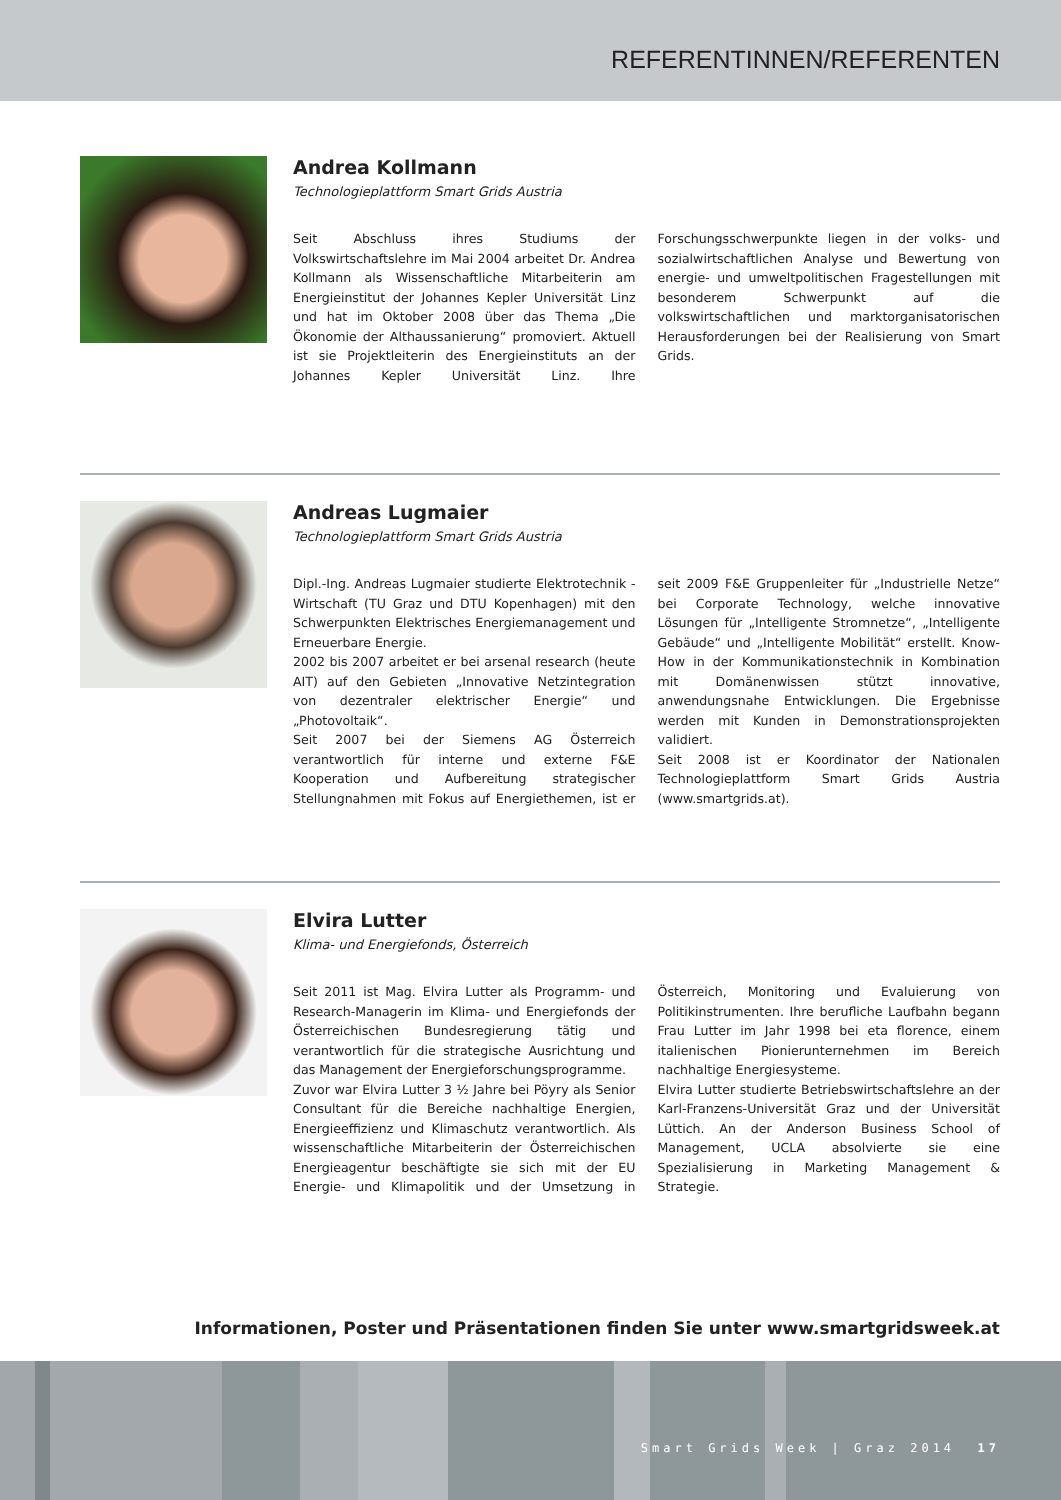REFERENTINNEN/REFERENTEN
Andrea Kollmann
Technologieplattform Smart Grids Austria
Seit Abschluss ihres Studiums der Volkswirtschaftslehre im Mai 2004 arbeitet Dr. Andrea Kollmann als Wissenschaftliche Mitarbeiterin am Energieinstitut der Johannes Kepler Universität Linz und hat im Oktober 2008 über das Thema „Die Ökonomie der Althaussanierung“ promoviert. Aktuell ist sie Projektleiterin des Energieinstituts an der Johannes Kepler Universität Linz. Ihre Forschungsschwerpunkte liegen in der volks- und sozialwirtschaftlichen Analyse und Bewertung von energie- und umweltpolitischen Fragestellungen mit besonderem Schwerpunkt auf die volkswirtschaftlichen und marktorganisatorischen Herausforderungen bei der Realisierung von Smart Grids.
Andreas Lugmaier
Technologieplattform Smart Grids Austria
Dipl.-Ing. Andreas Lugmaier studierte Elektrotechnik - Wirtschaft (TU Graz und DTU Kopenhagen) mit den Schwerpunkten Elektrisches Energiemanagement und Erneuerbare Energie.
2002 bis 2007 arbeitet er bei arsenal research (heute AIT) auf den Gebieten „Innovative Netzintegration von dezentraler elektrischer Energie“ und „Photovoltaik“.
Seit 2007 bei der Siemens AG Österreich verantwortlich für interne und externe F&E Kooperation und Aufbereitung strategischer Stellungnahmen mit Fokus auf Energiethemen, ist er seit 2009 F&E Gruppenleiter für „Industrielle Netze“ bei Corporate Technology, welche innovative Lösungen für „Intelligente Stromnetze“, „Intelligente Gebäude“ und „Intelligente Mobilität“ erstellt. Know-How in der Kommunikationstechnik in Kombination mit Domänenwissen stützt innovative, anwendungsnahe Entwicklungen. Die Ergebnisse werden mit Kunden in Demonstrationsprojekten validiert.
Seit 2008 ist er Koordinator der Nationalen Technologieplattform Smart Grids Austria (www.smartgrids.at).
Elvira Lutter
Klima- und Energiefonds, Österreich
Seit 2011 ist Mag. Elvira Lutter als Programm- und Research-Managerin im Klima- und Energiefonds der Österreichischen Bundesregierung tätig und verantwortlich für die strategische Ausrichtung und das Management der Energieforschungsprogramme.
Zuvor war Elvira Lutter 3 ½ Jahre bei Pöyry als Senior Consultant für die Bereiche nachhaltige Energien, Energieeffizienz und Klimaschutz verantwortlich. Als wissenschaftliche Mitarbeiterin der Österreichischen Energieagentur beschäftigte sie sich mit der EU Energie- und Klimapolitik und der Umsetzung in Österreich, Monitoring und Evaluierung von Politikinstrumenten. Ihre berufliche Laufbahn begann Frau Lutter im Jahr 1998 bei eta florence, einem italienischen Pionierunternehmen im Bereich nachhaltige Energiesysteme.
Elvira Lutter studierte Betriebswirtschaftslehre an der Karl-Franzens-Universität Graz und der Universität Lüttich. An der Anderson Business School of Management, UCLA absolvierte sie eine Spezialisierung in Marketing Management & Strategie.
Informationen, Poster und Präsentationen finden Sie unter www.smartgridsweek.at
Smart Grids Week | Graz 2014 17